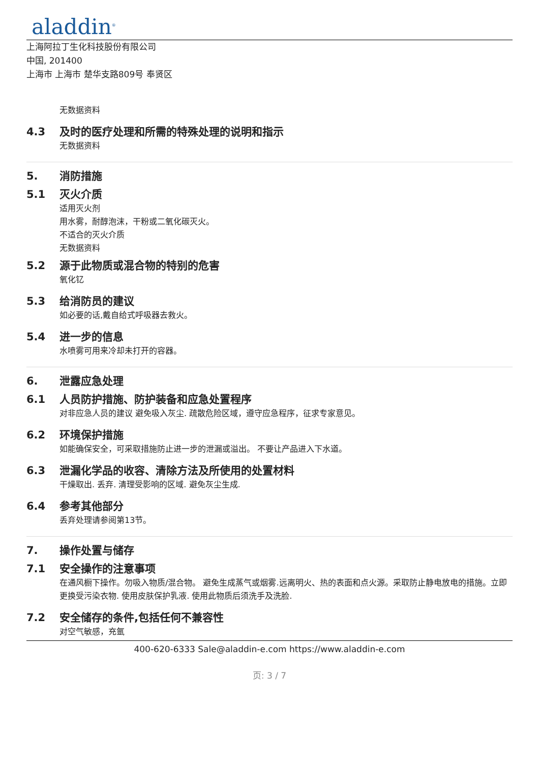aladdin<sup>®</sup>
上海阿拉丁生化科技股份有限公司
中国, 201400
上海市 上海市 楚华支路809号 奉贤区
无数据资料
4.3 及时的医疗处理和所需的特殊处理的说明和指示
无数据资料
5. 消防措施
5.1 灭火介质
适用灭火剂
用水雾，耐醇泡沫，干粉或二氧化碳灭火。
不适合的灭火介质
无数据资料
5.2 源于此物质或混合物的特别的危害
氧化钇
5.3 给消防员的建议
如必要的话,戴自给式呼吸器去救火。
5.4 进一步的信息
水喷雾可用来冷却未打开的容器。
6. 泄露应急处理
6.1 人员防护措施、防护装备和应急处置程序
对非应急人员的建议 避免吸入灰尘. 疏散危险区域，遵守应急程序，征求专家意见。
6.2 环境保护措施
如能确保安全，可采取措施防止进一步的泄漏或溢出。 不要让产品进入下水道。
6.3 泄漏化学品的收容、清除方法及所使用的处置材料
干燥取出. 丢弃. 清理受影响的区域. 避免灰尘生成.
6.4 参考其他部分
丢弃处理请参阅第13节。
7. 操作处置与储存
7.1 安全操作的注意事项
在通风橱下操作。勿吸入物质/混合物。 避免生成蒸气或烟雾.远离明火、热的表面和点火源。采取防止静电放电的措施。立即更换受污染衣物. 使用皮肤保护乳液. 使用此物质后须洗手及洗脸.
7.2 安全储存的条件,包括任何不兼容性
对空气敏感，充氩
400-620-6333 Sale@aladdin-e.com https://www.aladdin-e.com
页: 3 / 7